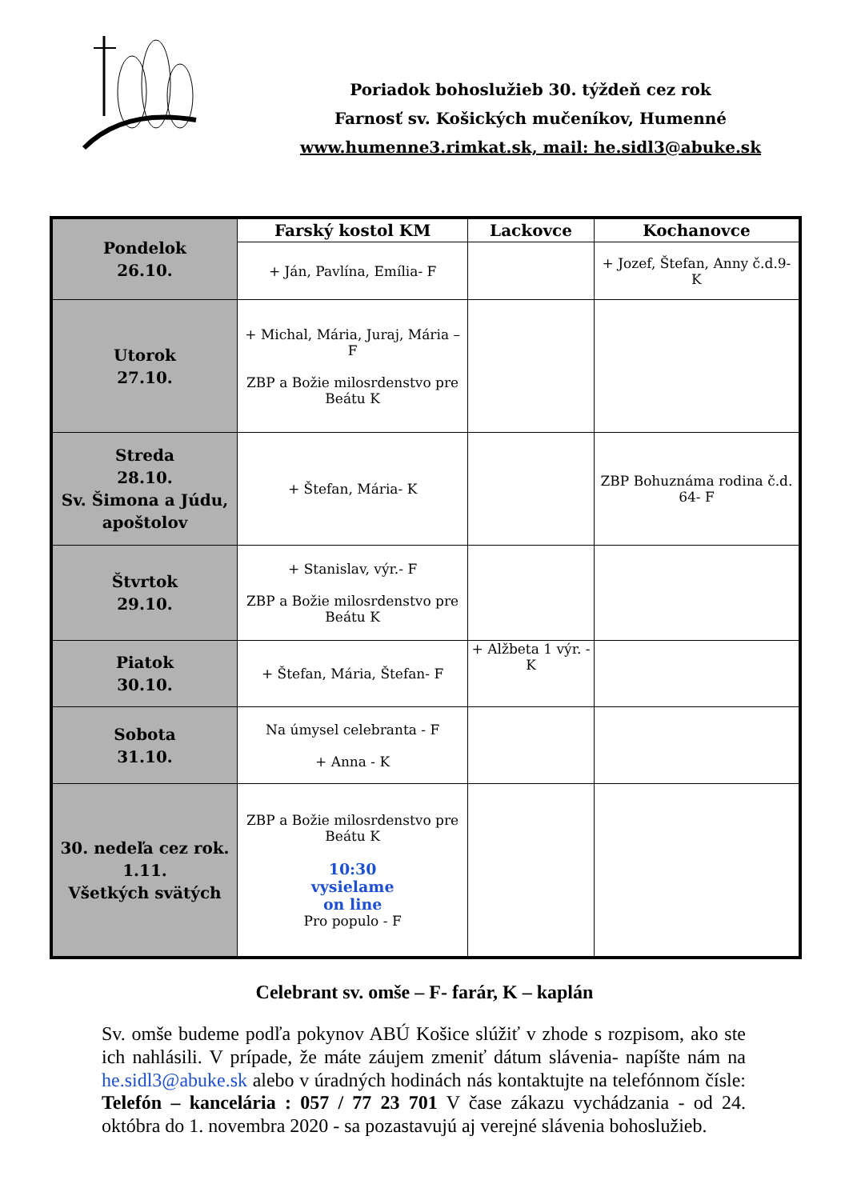Poriadok bohoslužieb 30. týždeň cez rok
Farnosť sv. Košických mučeníkov, Humenné
www.humenne3.rimkat.sk, mail: he.sidl3@abuke.sk
| Pondelok 26.10. | Farský kostol KM | Lackovce | Kochanovce |
| | + Ján, Pavlína, Emília- F | | + Jozef, Štefan, Anny č.d.9- K |
| Utorok 27.10. | + Michal, Mária, Juraj, Mária – F ZBP a Božie milosrdenstvo pre Beátu K | | |
| Streda 28.10. Sv. Šimona a Júdu, apoštolov | + Štefan, Mária- K | | ZBP Bohuznáma rodina č.d. 64- F |
| Štvrtok 29.10. | + Stanislav, výr.- F ZBP a Božie milosrdenstvo pre Beátu K | | |
| Piatok 30.10. | + Štefan, Mária, Štefan- F | + Alžbeta 1 výr. - K | |
| Sobota 31.10. | Na úmysel celebranta - F + Anna - K | | |
| 30. nedeľa cez rok. 1.11. Všetkých svätých | ZBP a Božie milosrdenstvo pre Beátu K 10:30 vysielame on line Pro populo - F | | |
Celebrant sv. omše – F- farár, K – kaplán
Sv. omše budeme podľa pokynov ABÚ Košice slúžiť v zhode s rozpisom, ako ste ich nahlásili. V prípade, že máte záujem zmeniť dátum slávenia- napíšte nám na he.sidl3@abuke.sk alebo v úradných hodinách nás kontaktujte na telefónnom čísle: Telefón – kancelária : 057 / 77 23 701 V čase zákazu vychádzania - od 24. októbra do 1. novembra 2020 - sa pozastavujú aj verejné slávenia bohoslužieb.